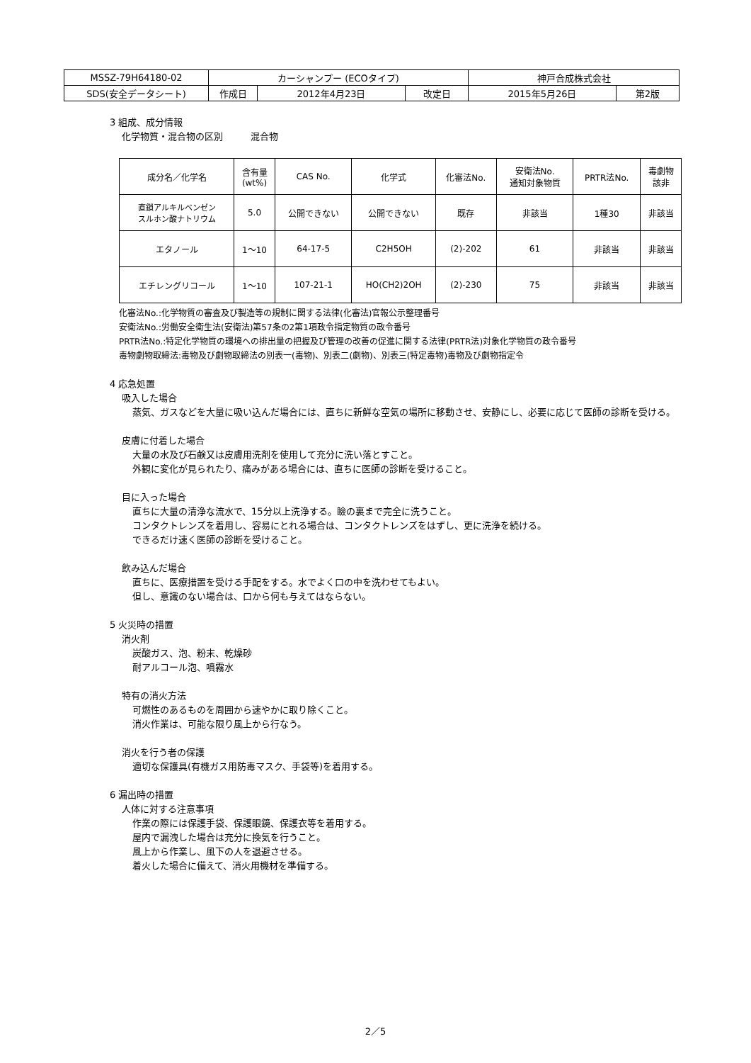| MSSZ-79H64180-02 | カーシャンプー (ECOタイプ) | | | 神戸合成株式会社 | |
| SDS(安全データシート) | 作成日 | 2012年4月23日 | 改定日 | 2015年5月26日 | 第2版 |
3 組成、成分情報
化学物質・混合物の区別　　　混合物
| 成分名／化学名 | 含有量 (wt%) | CAS No. | 化学式 | 化審法No. | 安衛法No. 通知対象物質 | PRTR法No. | 毒劇物 該非 |
| --- | --- | --- | --- | --- | --- | --- | --- |
| 直鎖アルキルベンゼン スルホン酸ナトリウム | 5.0 | 公開できない | 公開できない | 既存 | 非該当 | 1種30 | 非該当 |
| エタノール | 1～10 | 64-17-5 | C2H5OH | (2)-202 | 61 | 非該当 | 非該当 |
| エチレングリコール | 1～10 | 107-21-1 | HO(CH2)2OH | (2)-230 | 75 | 非該当 | 非該当 |
化審法No.:化学物質の審査及び製造等の規制に関する法律(化審法)官報公示整理番号
安衛法No.:労働安全衛生法(安衛法)第57条の2第1項政令指定物質の政令番号
PRTR法No.:特定化学物質の環境への排出量の把握及び管理の改善の促進に関する法律(PRTR法)対象化学物質の政令番号
毒物劇物取締法:毒物及び劇物取締法の別表一(毒物)、別表二(劇物)、別表三(特定毒物)毒物及び劇物指定令
4 応急処置
吸入した場合
蒸気、ガスなどを大量に吸い込んだ場合には、直ちに新鮮な空気の場所に移動させ、安静にし、必要に応じて医師の診断を受ける。
皮膚に付着した場合
大量の水及び石鹸又は皮膚用洗剤を使用して充分に洗い落とすこと。
外観に変化が見られたり、痛みがある場合には、直ちに医師の診断を受けること。
目に入った場合
直ちに大量の清浄な流水で、15分以上洗浄する。瞼の裏まで完全に洗うこと。
コンタクトレンズを着用し、容易にとれる場合は、コンタクトレンズをはずし、更に洗浄を続ける。
できるだけ速く医師の診断を受けること。
飲み込んだ場合
直ちに、医療措置を受ける手配をする。水でよく口の中を洗わせてもよい。
但し、意識のない場合は、口から何も与えてはならない。
5 火災時の措置
消火剤
炭酸ガス、泡、粉末、乾燥砂
耐アルコール泡、噴霧水
特有の消火方法
可燃性のあるものを周囲から速やかに取り除くこと。
消火作業は、可能な限り風上から行なう。
消火を行う者の保護
適切な保護具(有機ガス用防毒マスク、手袋等)を着用する。
6 漏出時の措置
人体に対する注意事項
作業の際には保護手袋、保護眼鏡、保護衣等を着用する。
屋内で漏洩した場合は充分に換気を行うこと。
風上から作業し、風下の人を退避させる。
着火した場合に備えて、消火用機材を準備する。
2／5